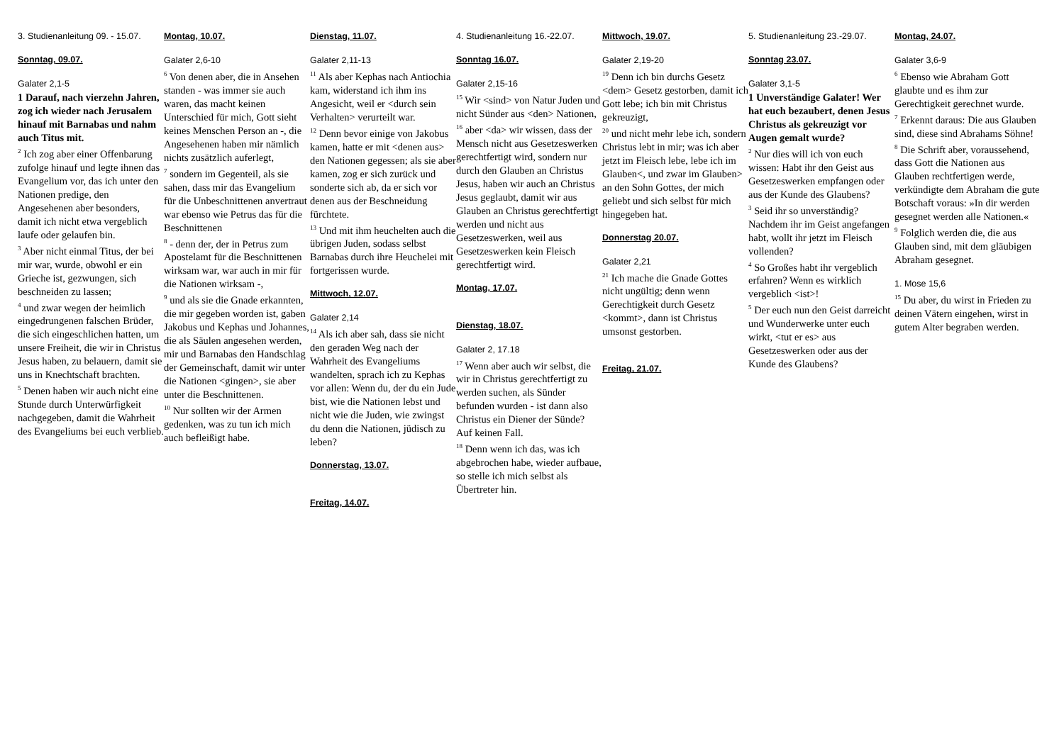3. Studienanleitung 09. - 15.07.
Sonntag, 09.07.
Galater 2,1-5
1 Darauf, nach vierzehn Jahren, zog ich wieder nach Jerusalem hinauf mit Barnabas und nahm auch Titus mit.
<sup>2</sup> Ich zog aber einer Offenbarung zufolge hinauf und legte ihnen das Evangelium vor, das ich unter den Nationen predige, den Angesehenen aber besonders, damit ich nicht etwa vergeblich laufe oder gelaufen bin.
<sup>3</sup> Aber nicht einmal Titus, der bei mir war, wurde, obwohl er ein Grieche ist, gezwungen, sich beschneiden zu lassen;
<sup>4</sup> und zwar wegen der heimlich eingedrungenen falschen Brüder, die sich eingeschlichen hatten, um unsere Freiheit, die wir in Christus Jesus haben, zu belauern, damit sie uns in Knechtschaft brachten.
<sup>5</sup> Denen haben wir auch nicht eine Stunde durch Unterwürfigkeit nachgegeben, damit die Wahrheit des Evangeliums bei euch verblieb.
Montag, 10.07.
Galater 2,6-10
<sup>6</sup> Von denen aber, die in Ansehen standen - was immer sie auch waren, das macht keinen Unterschied für mich, Gott sieht keines Menschen Person an -, die Angesehenen haben mir nämlich nichts zusätzlich auferlegt,
<sup>7</sup> sondern im Gegenteil, als sie sahen, dass mir das Evangelium für die Unbeschnittenen anvertraut war ebenso wie Petrus das für die Beschnittenen
<sup>8</sup> - denn der, der in Petrus zum Apostelamt für die Beschnittenen wirksam war, war auch in mir für die Nationen wirksam -,
<sup>9</sup> und als sie die Gnade erkannten, die mir gegeben worden ist, gaben Jakobus und Kephas und Johannes, die als Säulen angesehen werden, mir und Barnabas den Handschlag der Gemeinschaft, damit wir unter die Nationen <gingen>, sie aber unter die Beschnittenen.
<sup>10</sup> Nur sollten wir der Armen gedenken, was zu tun ich mich auch befleißigt habe.
Dienstag, 11.07.
Galater 2,11-13
<sup>11</sup> Als aber Kephas nach Antiochia kam, widerstand ich ihm ins Angesicht, weil er <durch sein Verhalten> verurteilt war.
<sup>12</sup> Denn bevor einige von Jakobus kamen, hatte er mit <denen aus> den Nationen gegessen; als sie aber kamen, zog er sich zurück und sonderte sich ab, da er sich vor denen aus der Beschneidung fürchtete.
<sup>13</sup> Und mit ihm heuchelten auch die übrigen Juden, sodass selbst Barnabas durch ihre Heuchelei mit fortgerissen wurde.
Mittwoch, 12.07.
Galater 2,14
<sup>14</sup> Als ich aber sah, dass sie nicht den geraden Weg nach der Wahrheit des Evangeliums wandelten, sprach ich zu Kephas vor allen: Wenn du, der du ein Jude bist, wie die Nationen lebst und nicht wie die Juden, wie zwingst du denn die Nationen, jüdisch zu leben?
Donnerstag, 13.07.
Freitag, 14.07.
4. Studienanleitung 16.-22.07.
Sonntag 16.07.
Galater 2,15-16
<sup>15</sup> Wir <sind> von Natur Juden und nicht Sünder aus <den> Nationen,
<sup>16</sup> aber <da> wir wissen, dass der Mensch nicht aus Gesetzeswerken gerechtfertigt wird, sondern nur durch den Glauben an Christus Jesus, haben wir auch an Christus Jesus geglaubt, damit wir aus Glauben an Christus gerechtfertigt werden und nicht aus Gesetzeswerken, weil aus Gesetzeswerken kein Fleisch gerechtfertigt wird.
Montag, 17.07.
Dienstag, 18.07.
Galater 2, 17.18
<sup>17</sup> Wenn aber auch wir selbst, die wir in Christus gerechtfertigt zu werden suchen, als Sünder befunden wurden - ist dann also Christus ein Diener der Sünde? Auf keinen Fall.
<sup>18</sup> Denn wenn ich das, was ich abgebrochen habe, wieder aufbaue, so stelle ich mich selbst als Übertreter hin.
Mittwoch, 19.07.
Galater 2,19-20
<sup>19</sup> Denn ich bin durchs Gesetz <dem> Gesetz gestorben, damit ich Gott lebe; ich bin mit Christus gekreuzigt,
<sup>20</sup> und nicht mehr lebe ich, sondern Christus lebt in mir; was ich aber jetzt im Fleisch lebe, lebe ich im Glauben<, und zwar im Glauben> an den Sohn Gottes, der mich geliebt und sich selbst für mich hingegeben hat.
Donnerstag 20.07.
Galater 2,21
<sup>21</sup> Ich mache die Gnade Gottes nicht ungültig; denn wenn Gerechtigkeit durch Gesetz <kommt>, dann ist Christus umsonst gestorben.
Freitag, 21.07.
5. Studienanleitung 23.-29.07.
Sonntag 23.07.
Galater 3,1-5
1 Unverständige Galater! Wer hat euch bezaubert, denen Jesus Christus als gekreuzigt vor Augen gemalt wurde?
<sup>2</sup> Nur dies will ich von euch wissen: Habt ihr den Geist aus Gesetzeswerken empfangen oder aus der Kunde des Glaubens?
<sup>3</sup> Seid ihr so unverständig? Nachdem ihr im Geist angefangen habt, wollt ihr jetzt im Fleisch vollenden?
<sup>4</sup> So Großes habt ihr vergeblich erfahren? Wenn es wirklich vergeblich <ist>!
<sup>5</sup> Der euch nun den Geist darreicht und Wunderwerke unter euch wirkt, <tut er es> aus Gesetzeswerken oder aus der Kunde des Glaubens?
Montag, 24.07.
Galater 3,6-9
<sup>6</sup> Ebenso wie Abraham Gott glaubte und es ihm zur Gerechtigkeit gerechnet wurde.
<sup>7</sup> Erkennt daraus: Die aus Glauben sind, diese sind Abrahams Söhne!
<sup>8</sup> Die Schrift aber, voraussehend, dass Gott die Nationen aus Glauben rechtfertigen werde, verkündigte dem Abraham die gute Botschaft voraus: »In dir werden gesegnet werden alle Nationen.«
<sup>9</sup> Folglich werden die, die aus Glauben sind, mit dem gläubigen Abraham gesegnet.
1. Mose 15,6
<sup>15</sup> Du aber, du wirst in Frieden zu deinen Vätern eingehen, wirst in gutem Alter begraben werden.